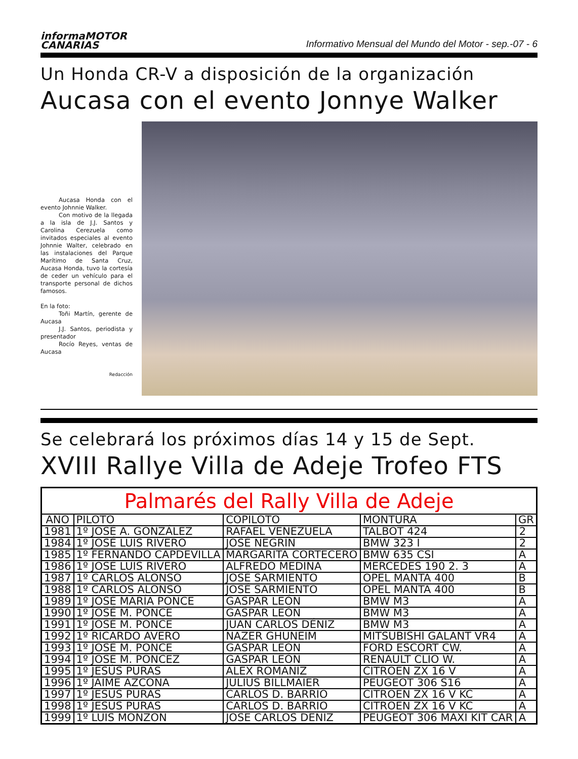informaMOTOR
CANARIAS
Informativo Mensual del Mundo del Motor - sep.-07 - 6
Un Honda CR-V a disposición de la organización
Aucasa con el evento Jonnye Walker
Aucasa Honda con el evento Johnnie Walker.
Con motivo de la llegada a la isla de J.J. Santos y Carolina Cerezuela como invitados especiales al evento Johnnie Walter, celebrado en las instalaciones del Parque Marítimo de Santa Cruz, Aucasa Honda, tuvo la cortesía de ceder un vehículo para el transporte personal de dichos famosos.
En la foto:
Toñi Martín, gerente de Aucasa
J.J. Santos, periodista y presentador
Rocío Reyes, ventas de Aucasa
Redacción
Se celebrará los próximos días 14 y 15 de Sept.
XVIII Rallye Villa de Adeje Trofeo FTS
| Palmarés del Rally Villa de Adeje | | | | |
| AÑO | PILOTO | COPILOTO | MONTURA | GR |
| 1981 | 1º JOSÉ A. GONZÁLEZ | RAFAEL VENEZUELA | TALBOT 424 | 2 |
| 1984 | 1º JOSÉ LUIS RIVERO | JOSÉ NEGRÍN | BMW 323 I | 2 |
| 1985 | 1º FERNANDO CAPDEVILLA | MARGARITA CORTECERO | BMW 635 CSI | A |
| 1986 | 1º JOSÉ LUIS RIVERO | ALFREDO MEDINA | MERCEDES 190 2. 3 | A |
| 1987 | 1º CARLOS ALONSO | JOSÉ SARMIENTO | OPEL MANTA 400 | B |
| 1988 | 1º CARLOS ALONSO | JOSÉ SARMIENTO | OPEL MANTA 400 | B |
| 1989 | 1º JOSÉ MARÍA PONCE | GASPAR LEÓN | BMW M3 | A |
| 1990 | 1º JOSÉ M. PONCE | GASPAR LEÓN | BMW M3 | A |
| 1991 | 1º JOSÉ M. PONCE | JUAN CARLOS DÉNIZ | BMW M3 | A |
| 1992 | 1º RICARDO AVERO | NAZER GHUNEIM | MITSUBISHI GALANT VR4 | A |
| 1993 | 1º JOSÉ M. PONCE | GASPAR LEÓN | FORD ESCORT CW. | A |
| 1994 | 1º JOSÉ M. PONCEZ | GASPAR LEÓN | RENAULT CLIO W. | A |
| 1995 | 1º JESÚS PURAS | ALEX ROMANIZ | CITRÖEN ZX 16 V | A |
| 1996 | 1º JAIME AZCONA | JULIUS BILLMAIER | PEUGEOT 306 S16 | A |
| 1997 | 1º JESÚS PURAS | CARLOS D. BARRIO | CITRÖEN ZX 16 V KC | A |
| 1998 | 1º JESÚS PURAS | CARLOS D. BARRIO | CITRÖEN ZX 16 V KC | A |
| 1999 | 1º LUIS MONZON | JOSE CARLOS DENIZ | PEUGEOT 306 MAXI KIT CAR | A |